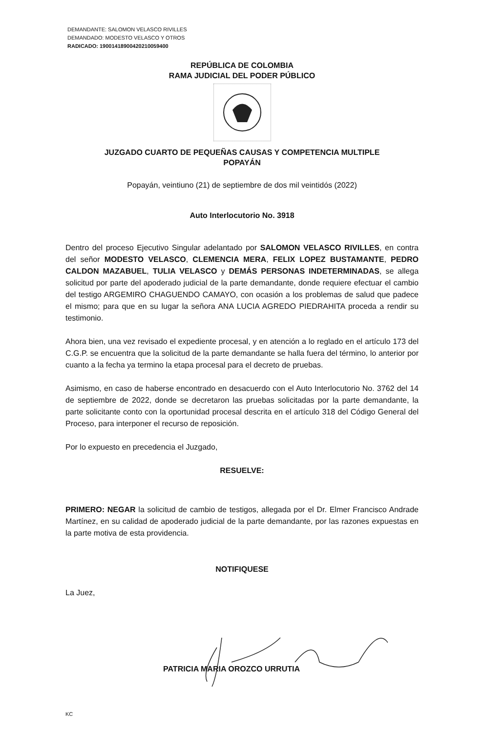DEMANDANTE: SALOMON VELASCO RIVILLES
DEMANDADO: MODESTO VELASCO Y OTROS
RADICADO: 19001418900420210059400
REPÚBLICA DE COLOMBIA
RAMA JUDICIAL DEL PODER PÚBLICO
JUZGADO CUARTO DE PEQUEÑAS CAUSAS Y COMPETENCIA MULTIPLE
POPAYÁN
Popayán, veintiuno (21) de septiembre de dos mil veintidós (2022)
Auto Interlocutorio No. 3918
Dentro del proceso Ejecutivo Singular adelantado por SALOMON VELASCO RIVILLES, en contra del señor MODESTO VELASCO, CLEMENCIA MERA, FELIX LOPEZ BUSTAMANTE, PEDRO CALDON MAZABUEL, TULIA VELASCO y DEMÁS PERSONAS INDETERMINADAS, se allega solicitud por parte del apoderado judicial de la parte demandante, donde requiere efectuar el cambio del testigo ARGEMIRO CHAGUENDO CAMAYO, con ocasión a los problemas de salud que padece el mismo; para que en su lugar la señora ANA LUCIA AGREDO PIEDRAHITA proceda a rendir su testimonio.
Ahora bien, una vez revisado el expediente procesal, y en atención a lo reglado en el artículo 173 del C.G.P. se encuentra que la solicitud de la parte demandante se halla fuera del término, lo anterior por cuanto a la fecha ya termino la etapa procesal para el decreto de pruebas.
Asimismo, en caso de haberse encontrado en desacuerdo con el Auto Interlocutorio No. 3762 del 14 de septiembre de 2022, donde se decretaron las pruebas solicitadas por la parte demandante, la parte solicitante conto con la oportunidad procesal descrita en el artículo 318 del Código General del Proceso, para interponer el recurso de reposición.
Por lo expuesto en precedencia el Juzgado,
RESUELVE:
PRIMERO: NEGAR la solicitud de cambio de testigos, allegada por el Dr. Elmer Francisco Andrade Martínez, en su calidad de apoderado judicial de la parte demandante, por las razones expuestas en la parte motiva de esta providencia.
NOTIFIQUESE
La Juez,
PATRICIA MARIA OROZCO URRUTIA
KC